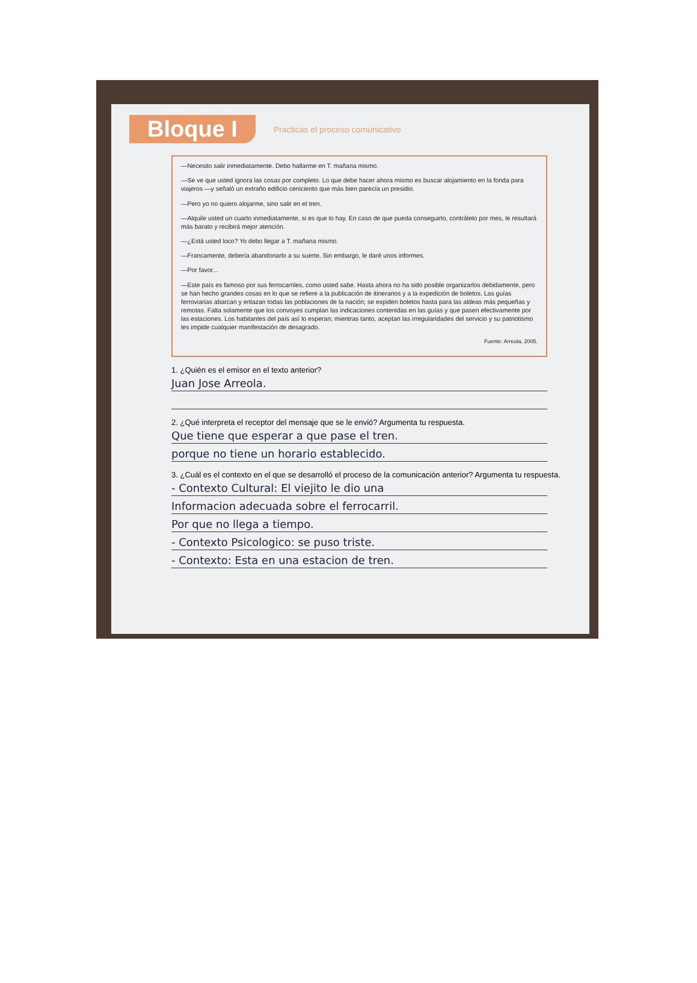Bloque I
Practicas el proceso comunicativo
—Necesito salir inmediatamente. Debo hallarme en T. mañana mismo.
—Se ve que usted ignora las cosas por completo. Lo que debe hacer ahora mismo es buscar alojamiento en la fonda para viajeros —y señaló un extraño edificio ceniciento que más bien parecía un presidio.
—Pero yo no quiero alojarme, sino salir en el tren.
—Alquile usted un cuarto inmediatamente, si es que lo hay. En caso de que pueda conseguirlo, contrátelo por mes, le resultará más barato y recibirá mejor atención.
—¿Está usted loco? Yo debo llegar a T. mañana mismo.
—Francamente, debería abandonarlo a su suerte. Sin embargo, le daré unos informes.
—Por favor...
—Este país es famoso por sus ferrocarriles, como usted sabe. Hasta ahora no ha sido posible organizarlos debidamente, pero se han hecho grandes cosas en lo que se refiere a la publicación de itinerarios y a la expedición de boletos. Las guías ferroviarias abarcan y enlazan todas las poblaciones de la nación; se expiden boletos hasta para las aldeas más pequeñas y remotas. Falta solamente que los convoyes cumplan las indicaciones contenidas en las guías y que pasen efectivamente por las estaciones. Los habitantes del país así lo esperan; mientras tanto, aceptan las irregularidades del servicio y su patriotismo les impide cualquier manifestación de desagrado.
Fuente: Arreola, 2005.
1. ¿Quién es el emisor en el texto anterior?
Juan Jose Arreola.
2. ¿Qué interpreta el receptor del mensaje que se le envió? Argumenta tu respuesta.
Que tiene que esperar a que pase el tren.
porque no tiene un horario establecido.
3. ¿Cuál es el contexto en el que se desarrolló el proceso de la comunicación anterior? Argumenta tu respuesta.
- Contexto Cultural: El viejito le dio una
Informacion adecuada sobre el ferrocarril.
Por que no llega a tiempo.
- Contexto Psicologico: se puso triste.
- Contexto: Esta en una estacion de tren.